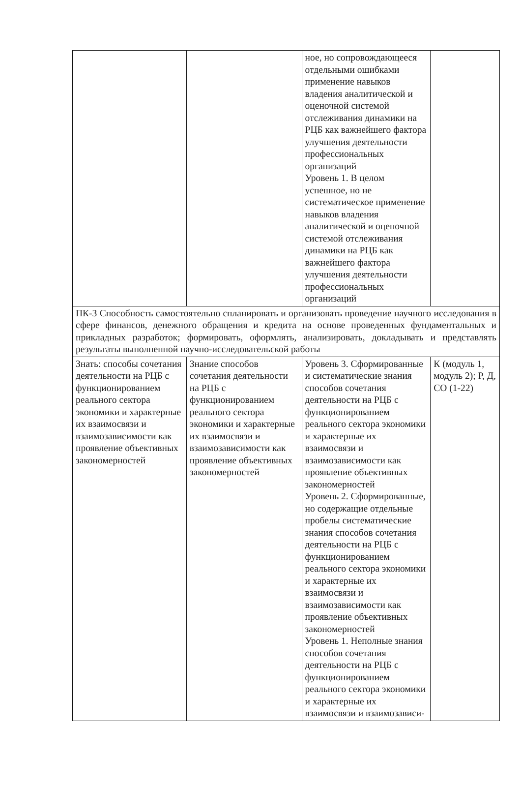| | | ное, но сопровождающееся отдельными ошибками применение навыков владения аналитической и оценочной системой отслеживания динамики на РЦБ как важнейшего фактора улучшения деятельности профессиональных организаций Уровень 1. В целом успешное, но не систематическое применение навыков владения аналитической и оценочной системой отслеживания динамики на РЦБ как важнейшего фактора улучшения деятельности профессиональных организаций | |
| ПК-3 Способность самостоятельно спланировать и организовать проведение научного исследования в сфере финансов, денежного обращения и кредита на основе проведенных фундаментальных и прикладных разработок; формировать, оформлять, анализировать, докладывать и представлять результаты выполненной научно-исследовательской работы | | | |
| Знать: способы сочетания деятельности на РЦБ с функционированием реального сектора экономики и характерные их взаимосвязи и взаимозависимости как проявление объективных закономерностей | Знание способов сочетания деятельности на РЦБ с функционированием реального сектора экономики и характерные их взаимосвязи и взаимозависимости как проявление объективных закономерностей | Уровень 3. Сформированные и систематические знания способов сочетания деятельности на РЦБ с функционированием реального сектора экономики и характерные их взаимосвязи и взаимозависимости как проявление объективных закономерностей Уровень 2. Сформированные, но содержащие отдельные пробелы систематические знания способов сочетания деятельности на РЦБ с функционированием реального сектора экономики и характерные их взаимосвязи и взаимозависимости как проявление объективных закономерностей Уровень 1. Неполные знания способов сочетания деятельности на РЦБ с функционированием реального сектора экономики и характерные их взаимосвязи и взаимозависи- | К (модуль 1, модуль 2); Р, Д, СО (1-22) |